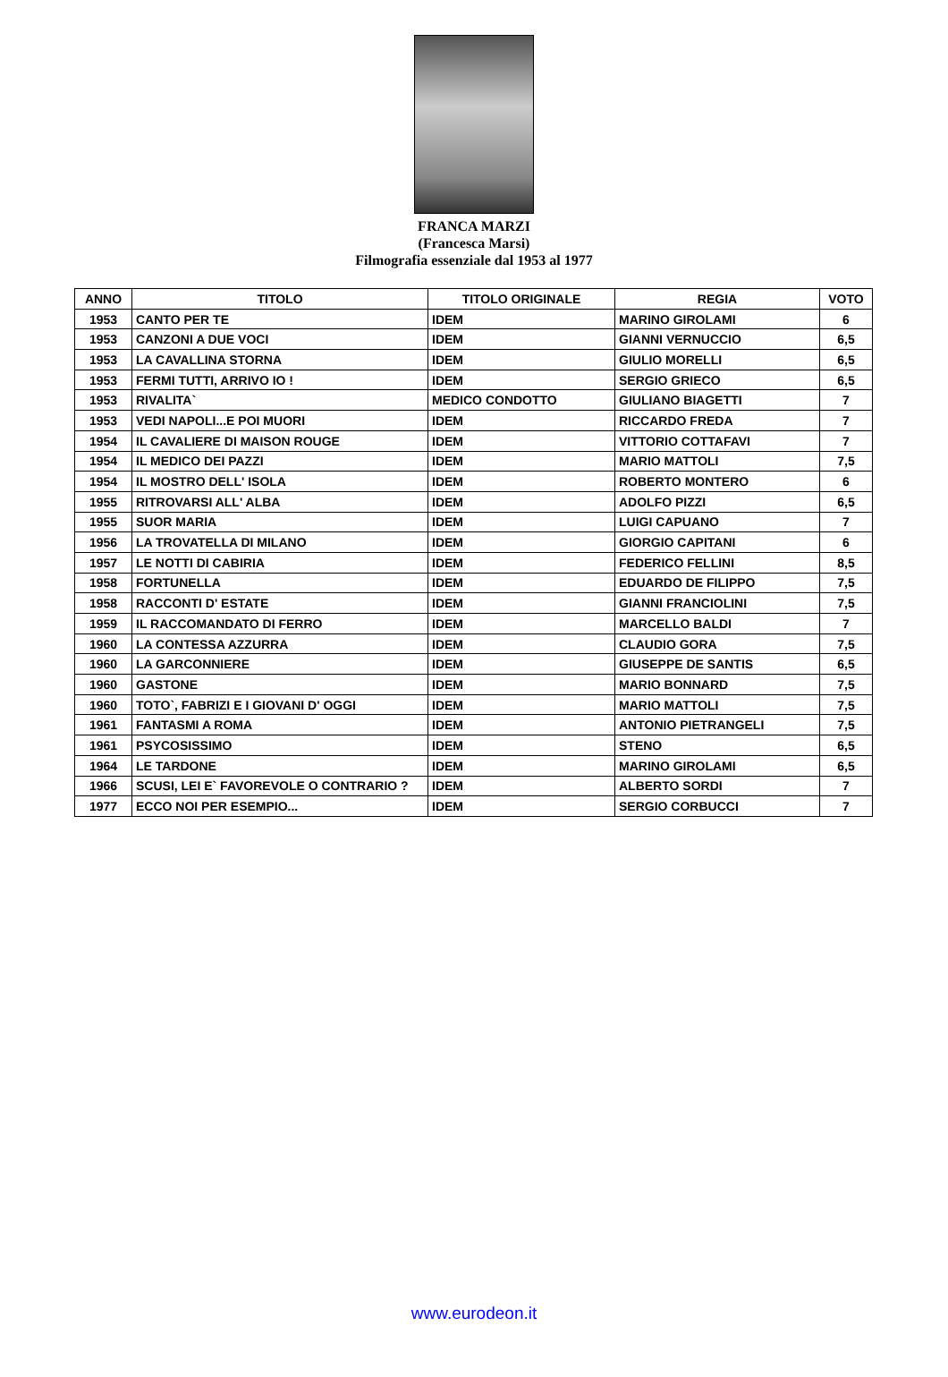FRANCA MARZI
(Francesca Marsi)
Filmografia essenziale dal 1953 al 1977
| ANNO | TITOLO | TITOLO ORIGINALE | REGIA | VOTO |
| --- | --- | --- | --- | --- |
| 1953 | CANTO PER TE | IDEM | MARINO GIROLAMI | 6 |
| 1953 | CANZONI A DUE VOCI | IDEM | GIANNI VERNUCCIO | 6,5 |
| 1953 | LA CAVALLINA STORNA | IDEM | GIULIO MORELLI | 6,5 |
| 1953 | FERMI TUTTI, ARRIVO IO ! | IDEM | SERGIO GRIECO | 6,5 |
| 1953 | RIVALITA` | MEDICO CONDOTTO | GIULIANO BIAGETTI | 7 |
| 1953 | VEDI NAPOLI...E POI MUORI | IDEM | RICCARDO FREDA | 7 |
| 1954 | IL CAVALIERE DI MAISON ROUGE | IDEM | VITTORIO COTTAFAVI | 7 |
| 1954 | IL MEDICO DEI PAZZI | IDEM | MARIO MATTOLI | 7,5 |
| 1954 | IL MOSTRO DELL' ISOLA | IDEM | ROBERTO MONTERO | 6 |
| 1955 | RITROVARSI ALL' ALBA | IDEM | ADOLFO PIZZI | 6,5 |
| 1955 | SUOR MARIA | IDEM | LUIGI CAPUANO | 7 |
| 1956 | LA TROVATELLA DI MILANO | IDEM | GIORGIO CAPITANI | 6 |
| 1957 | LE NOTTI DI CABIRIA | IDEM | FEDERICO FELLINI | 8,5 |
| 1958 | FORTUNELLA | IDEM | EDUARDO DE FILIPPO | 7,5 |
| 1958 | RACCONTI D' ESTATE | IDEM | GIANNI FRANCIOLINI | 7,5 |
| 1959 | IL RACCOMANDATO DI FERRO | IDEM | MARCELLO BALDI | 7 |
| 1960 | LA CONTESSA AZZURRA | IDEM | CLAUDIO GORA | 7,5 |
| 1960 | LA GARCONNIERE | IDEM | GIUSEPPE DE SANTIS | 6,5 |
| 1960 | GASTONE | IDEM | MARIO BONNARD | 7,5 |
| 1960 | TOTO`, FABRIZI E I GIOVANI D' OGGI | IDEM | MARIO MATTOLI | 7,5 |
| 1961 | FANTASMI A ROMA | IDEM | ANTONIO PIETRANGELI | 7,5 |
| 1961 | PSYCOSISSIMO | IDEM | STENO | 6,5 |
| 1964 | LE TARDONE | IDEM | MARINO GIROLAMI | 6,5 |
| 1966 | SCUSI, LEI E` FAVOREVOLE O CONTRARIO ? | IDEM | ALBERTO SORDI | 7 |
| 1977 | ECCO NOI PER ESEMPIO... | IDEM | SERGIO CORBUCCI | 7 |
www.eurodeon.it